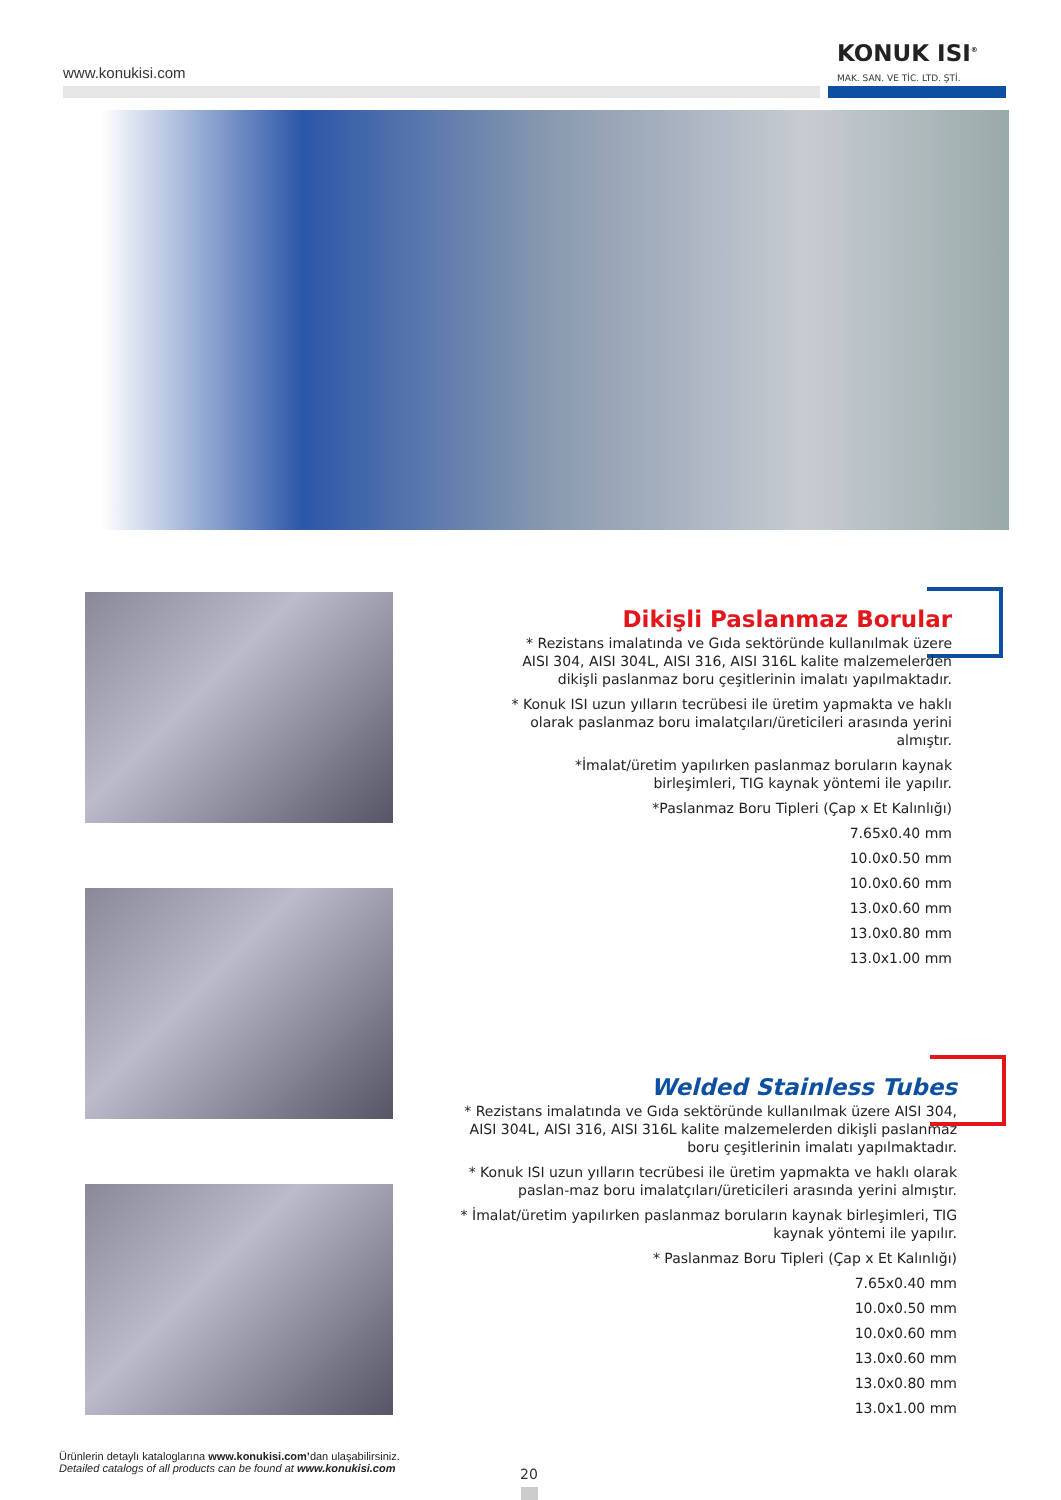www.konukisi.com
KONUK ISI<sup>®</sup>
MAK. SAN. VE TİC. LTD. ŞTİ.
Dikişli Paslanmaz Borular
* Rezistans imalatında ve Gıda sektöründe kullanılmak üzere AISI 304, AISI 304L, AISI 316, AISI 316L kalite malzemelerden dikişli paslanmaz boru çeşitlerinin imalatı yapılmaktadır.
* Konuk ISI uzun yılların tecrübesi ile üretim yapmakta ve haklı olarak paslanmaz boru imalatçıları/üreticileri arasında yerini almıştır.
*İmalat/üretim yapılırken paslanmaz boruların kaynak birleşimleri, TIG kaynak yöntemi ile yapılır.
*Paslanmaz Boru Tipleri (Çap x Et Kalınlığı)
7.65x0.40 mm
10.0x0.50 mm
10.0x0.60 mm
13.0x0.60 mm
13.0x0.80 mm
13.0x1.00 mm
Welded Stainless Tubes
* Rezistans imalatında ve Gıda sektöründe kullanılmak üzere AISI 304, AISI 304L, AISI 316, AISI 316L kalite malzemelerden dikişli paslanmaz boru çeşitlerinin imalatı yapılmaktadır.
* Konuk ISI uzun yılların tecrübesi ile üretim yapmakta ve haklı olarak paslan-maz boru imalatçıları/üreticileri arasında yerini almıştır.
* İmalat/üretim yapılırken paslanmaz boruların kaynak birleşimleri, TIG kaynak yöntemi ile yapılır.
* Paslanmaz Boru Tipleri (Çap x Et Kalınlığı)
7.65x0.40 mm
10.0x0.50 mm
10.0x0.60 mm
13.0x0.60 mm
13.0x0.80 mm
13.0x1.00 mm
Ürünlerin detaylı kataloglarına www.konukisi.com’dan ulaşabilirsiniz.
Detailed catalogs of all products can be found at www.konukisi.com
20